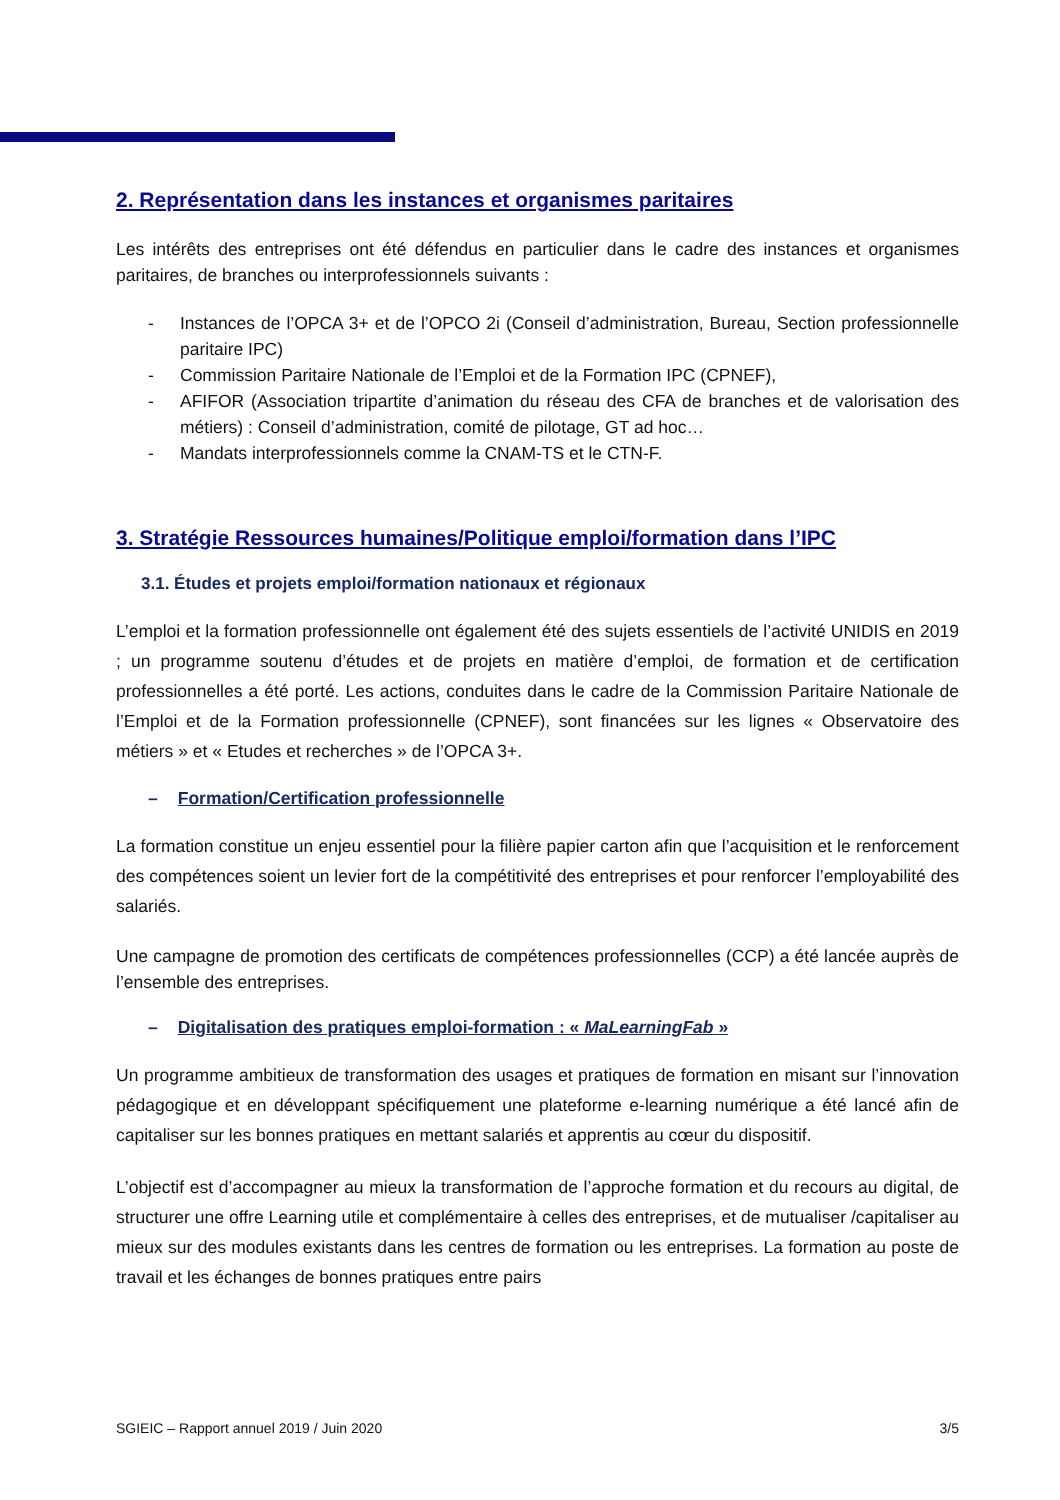2. Représentation dans les instances et organismes paritaires
Les intérêts des entreprises ont été défendus en particulier dans le cadre des instances et organismes paritaires, de branches ou interprofessionnels suivants :
- Instances de l’OPCA 3+ et de l’OPCO 2i (Conseil d’administration, Bureau, Section professionnelle paritaire IPC)
- Commission Paritaire Nationale de l’Emploi et de la Formation IPC (CPNEF),
- AFIFOR (Association tripartite d’animation du réseau des CFA de branches et de valorisation des métiers) : Conseil d’administration, comité de pilotage, GT ad hoc…
- Mandats interprofessionnels comme la CNAM-TS et le CTN-F.
3. Stratégie Ressources humaines/Politique emploi/formation dans l’IPC
3.1. Études et projets emploi/formation nationaux et régionaux
L’emploi et la formation professionnelle ont également été des sujets essentiels de l’activité UNIDIS en 2019 ; un programme soutenu d’études et de projets en matière d’emploi, de formation et de certification professionnelles a été porté. Les actions, conduites dans le cadre de la Commission Paritaire Nationale de l’Emploi et de la Formation professionnelle (CPNEF), sont financées sur les lignes « Observatoire des métiers » et « Etudes et recherches » de l’OPCA 3+.
– Formation/Certification professionnelle
La formation constitue un enjeu essentiel pour la filière papier carton afin que l’acquisition et le renforcement des compétences soient un levier fort de la compétitivité des entreprises et pour renforcer l’employabilité des salariés.
Une campagne de promotion des certificats de compétences professionnelles (CCP) a été lancée auprès de l’ensemble des entreprises.
– Digitalisation des pratiques emploi-formation : « MaLearningFab »
Un programme ambitieux de transformation des usages et pratiques de formation en misant sur l’innovation pédagogique et en développant spécifiquement une plateforme e-learning numérique a été lancé afin de capitaliser sur les bonnes pratiques en mettant salariés et apprentis au cœur du dispositif.
L’objectif est d’accompagner au mieux la transformation de l’approche formation et du recours au digital, de structurer une offre Learning utile et complémentaire à celles des entreprises, et de mutualiser /capitaliser au mieux sur des modules existants dans les centres de formation ou les entreprises. La formation au poste de travail et les échanges de bonnes pratiques entre pairs
SGIEIC – Rapport annuel 2019 / Juin 2020 3/5